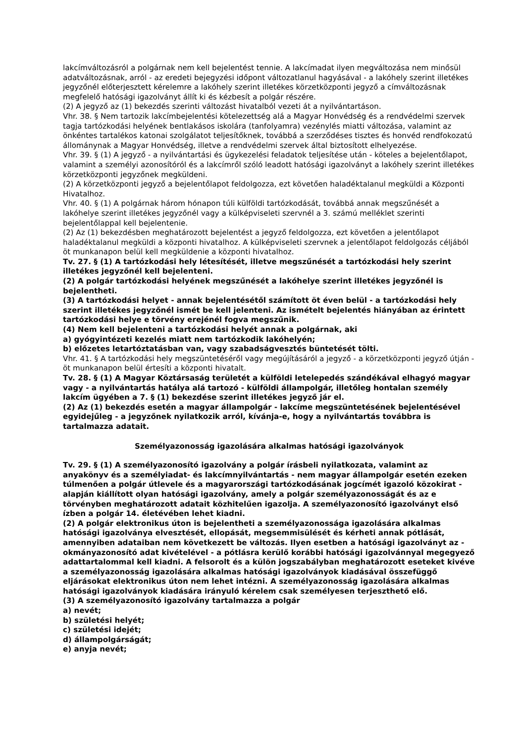lakcímváltozásról a polgárnak nem kell bejelentést tennie. A lakcímadat ilyen megváltozása nem minősül adatváltozásnak, arról - az eredeti bejegyzési időpont változatlanul hagyásával - a lakóhely szerint illetékes jegyzőnél előterjesztett kérelemre a lakóhely szerint illetékes körzetközponti jegyző a címváltozásnak megfelelő hatósági igazolványt állít ki és kézbesít a polgár részére.
(2) A jegyző az (1) bekezdés szerinti változást hivatalból vezeti át a nyilvántartáson.
Vhr. 38. § Nem tartozik lakcímbejelentési kötelezettség alá a Magyar Honvédség és a rendvédelmi szervek tagja tartózkodási helyének bentlakásos iskolára (tanfolyamra) vezénylés miatti változása, valamint az önkéntes tartalékos katonai szolgálatot teljesítőknek, továbbá a szerződéses tisztes és honvéd rendfokozatú állománynak a Magyar Honvédség, illetve a rendvédelmi szervek által biztosított elhelyezése.
Vhr. 39. § (1) A jegyző - a nyilvántartási és ügykezelési feladatok teljesítése után - köteles a bejelentőlapot, valamint a személyi azonosítóról és a lakcímről szóló leadott hatósági igazolványt a lakóhely szerint illetékes körzetközponti jegyzőnek megküldeni.
(2) A körzetközponti jegyző a bejelentőlapot feldolgozza, ezt követően haladéktalanul megküldi a Központi Hivatalhoz.
Vhr. 40. § (1) A polgárnak három hónapon túli külföldi tartózkodását, továbbá annak megszűnését a lakóhelye szerint illetékes jegyzőnél vagy a külképviseleti szervnél a 3. számú melléklet szerinti bejelentőlappal kell bejelentenie.
(2) Az (1) bekezdésben meghatározott bejelentést a jegyző feldolgozza, ezt követően a jelentőlapot haladéktalanul megküldi a központi hivatalhoz. A külképviseleti szervnek a jelentőlapot feldolgozás céljából öt munkanapon belül kell megküldenie a központi hivatalhoz.
Tv. 27. § (1) A tartózkodási hely létesítését, illetve megszűnését a tartózkodási hely szerint illetékes jegyzőnél kell bejelenteni.
(2) A polgár tartózkodási helyének megszűnését a lakóhelye szerint illetékes jegyzőnél is bejelentheti.
(3) A tartózkodási helyet - annak bejelentésétől számított öt éven belül - a tartózkodási hely szerint illetékes jegyzőnél ismét be kell jelenteni. Az ismételt bejelentés hiányában az érintett tartózkodási helye e törvény erejénél fogva megszűnik.
(4) Nem kell bejelenteni a tartózkodási helyét annak a polgárnak, aki
a) gyógyintézeti kezelés miatt nem tartózkodik lakóhelyén;
b) előzetes letartóztatásban van, vagy szabadságvesztés büntetését tölti.
Vhr. 41. § A tartózkodási hely megszüntetéséről vagy megújításáról a jegyző - a körzetközponti jegyző útján - öt munkanapon belül értesíti a központi hivatalt.
Tv. 28. § (1) A Magyar Köztársaság területét a külföldi letelepedés szándékával elhagyó magyar vagy - a nyilvántartás hatálya alá tartozó - külföldi állampolgár, illetőleg hontalan személy lakcím ügyében a 7. § (1) bekezdése szerint illetékes jegyző jár el.
(2) Az (1) bekezdés esetén a magyar állampolgár - lakcíme megszüntetésének bejelentésével egyidejűleg - a jegyzőnek nyilatkozik arról, kívánja-e, hogy a nyilvántartás továbbra is tartalmazza adatait.
Személyazonosság igazolására alkalmas hatósági igazolványok
Tv. 29. § (1) A személyazonosító igazolvány a polgár írásbeli nyilatkozata, valamint az anyakönyv és a személyiadat- és lakcímnyilvántartás - nem magyar állampolgár esetén ezeken túlmenően a polgár útlevele és a magyarországi tartózkodásának jogcímét igazoló közokirat - alapján kiállított olyan hatósági igazolvány, amely a polgár személyazonosságát és az e törvényben meghatározott adatait közhitelűen igazolja. A személyazonosító igazolványt első ízben a polgár 14. életévében lehet kiadni.
(2) A polgár elektronikus úton is bejelentheti a személyazonossága igazolására alkalmas hatósági igazolványa elvesztését, ellopását, megsemmisülését és kérheti annak pótlását, amennyiben adataiban nem következett be változás. Ilyen esetben a hatósági igazolványt az - okmányazonosító adat kivételével - a pótlásra kerülő korábbi hatósági igazolvánnyal megegyező adattartalommal kell kiadni. A felsorolt és a külön jogszabályban meghatározott eseteket kivéve a személyazonosság igazolására alkalmas hatósági igazolványok kiadásával összefüggő eljárásokat elektronikus úton nem lehet intézni. A személyazonosság igazolására alkalmas hatósági igazolványok kiadására irányuló kérelem csak személyesen terjeszthető elő.
(3) A személyazonosító igazolvány tartalmazza a polgár
a) nevét;
b) születési helyét;
c) születési idejét;
d) állampolgárságát;
e) anyja nevét;